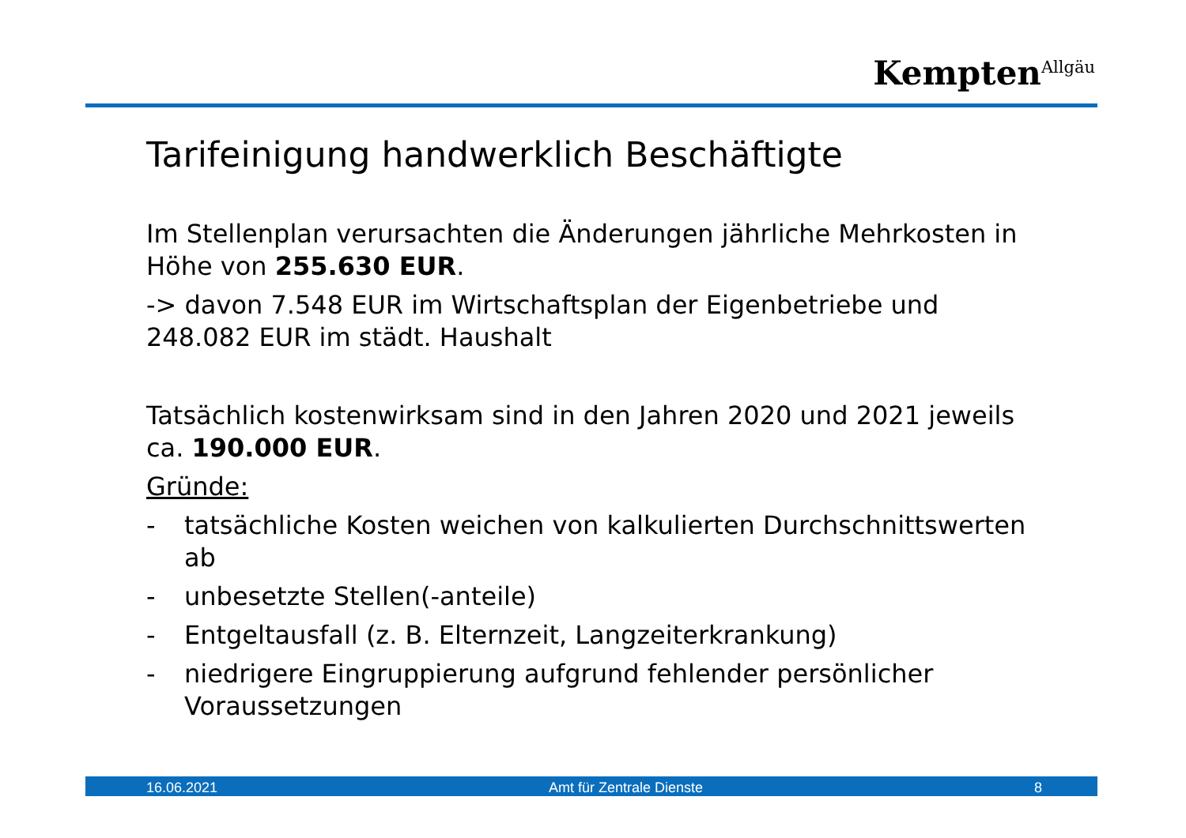Kempten<sup>Allgäu</sup>
Tarifeinigung handwerklich Beschäftigte
Im Stellenplan verursachten die Änderungen jährliche Mehrkosten in Höhe von 255.630 EUR.
-> davon 7.548 EUR im Wirtschaftsplan der Eigenbetriebe und 248.082 EUR im städt. Haushalt
Tatsächlich kostenwirksam sind in den Jahren 2020 und 2021 jeweils ca. 190.000 EUR.
Gründe:
- tatsächliche Kosten weichen von kalkulierten Durchschnittswerten ab
- unbesetzte Stellen(-anteile)
- Entgeltausfall (z. B. Elternzeit, Langzeiterkrankung)
- niedrigere Eingruppierung aufgrund fehlender persönlicher Voraussetzungen
16.06.2021 Amt für Zentrale Dienste 8